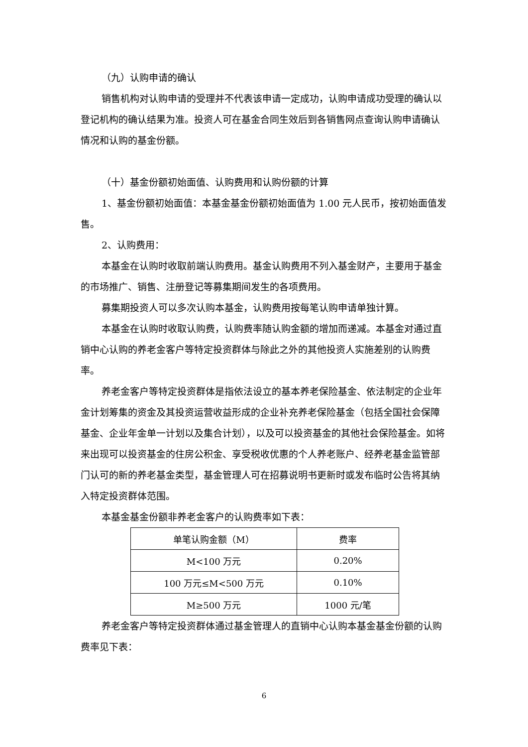（九）认购申请的确认
销售机构对认购申请的受理并不代表该申请一定成功，认购申请成功受理的确认以登记机构的确认结果为准。投资人可在基金合同生效后到各销售网点查询认购申请确认情况和认购的基金份额。
（十）基金份额初始面值、认购费用和认购份额的计算
1、基金份额初始面值：本基金基金份额初始面值为 1.00 元人民币，按初始面值发售。
2、认购费用：
本基金在认购时收取前端认购费用。基金认购费用不列入基金财产，主要用于基金的市场推广、销售、注册登记等募集期间发生的各项费用。
募集期投资人可以多次认购本基金，认购费用按每笔认购申请单独计算。
本基金在认购时收取认购费，认购费率随认购金额的增加而递减。本基金对通过直销中心认购的养老金客户等特定投资群体与除此之外的其他投资人实施差别的认购费率。
养老金客户等特定投资群体是指依法设立的基本养老保险基金、依法制定的企业年金计划筹集的资金及其投资运营收益形成的企业补充养老保险基金（包括全国社会保障基金、企业年金单一计划以及集合计划），以及可以投资基金的其他社会保险基金。如将来出现可以投资基金的住房公积金、享受税收优惠的个人养老账户、经养老基金监管部门认可的新的养老基金类型，基金管理人可在招募说明书更新时或发布临时公告将其纳入特定投资群体范围。
本基金基金份额非养老金客户的认购费率如下表：
| 单笔认购金额（M） | 费率 |
| M<100 万元 | 0.20% |
| 100 万元≤M<500 万元 | 0.10% |
| M≥500 万元 | 1000 元/笔 |
养老金客户等特定投资群体通过基金管理人的直销中心认购本基金基金份额的认购费率见下表：
6